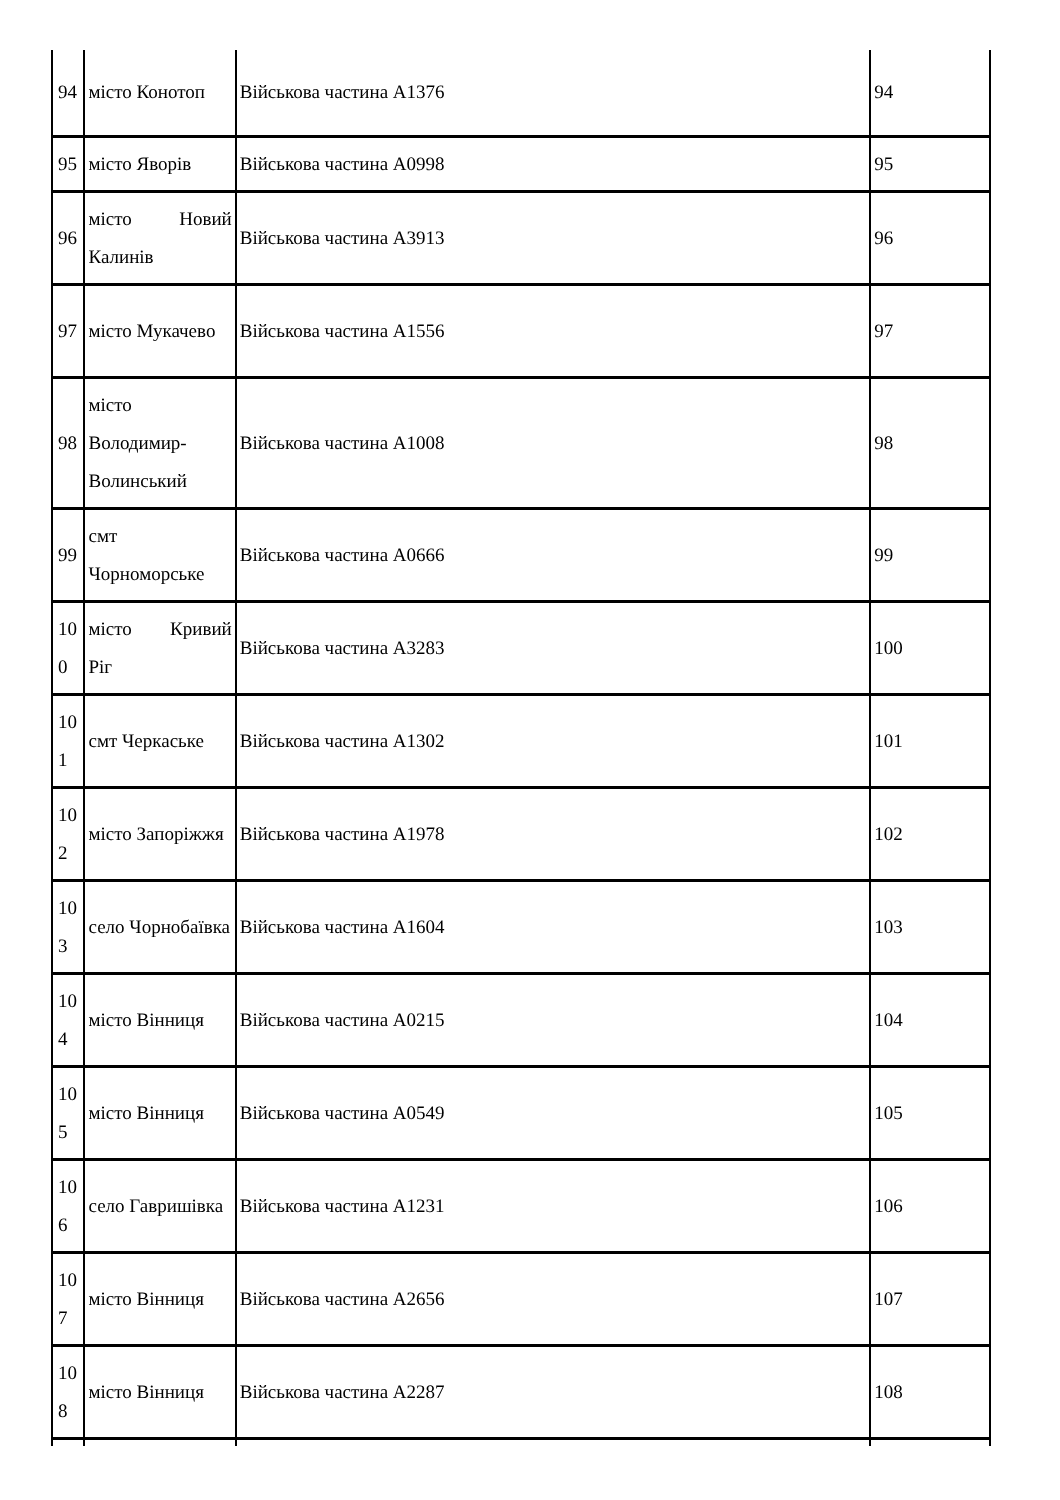| 94 | місто Конотоп | Військова частина А1376 | 94 |
| 95 | місто Яворів | Військова частина А0998 | 95 |
| 96 | місто Новий Калинів | Військова частина А3913 | 96 |
| 97 | місто Мукачево | Військова частина А1556 | 97 |
| 98 | місто Володимир-Волинський | Військова частина А1008 | 98 |
| 99 | смт Чорноморське | Військова частина А0666 | 99 |
| 100 | місто Кривий Ріг | Військова частина А3283 | 100 |
| 101 | смт Черкаське | Військова частина А1302 | 101 |
| 102 | місто Запоріжжя | Військова частина А1978 | 102 |
| 103 | село Чорнобаївка | Військова частина А1604 | 103 |
| 104 | місто Вінниця | Військова частина А0215 | 104 |
| 105 | місто Вінниця | Військова частина А0549 | 105 |
| 106 | село Гавришівка | Військова частина А1231 | 106 |
| 107 | місто Вінниця | Військова частина А2656 | 107 |
| 108 | місто Вінниця | Військова частина А2287 | 108 |